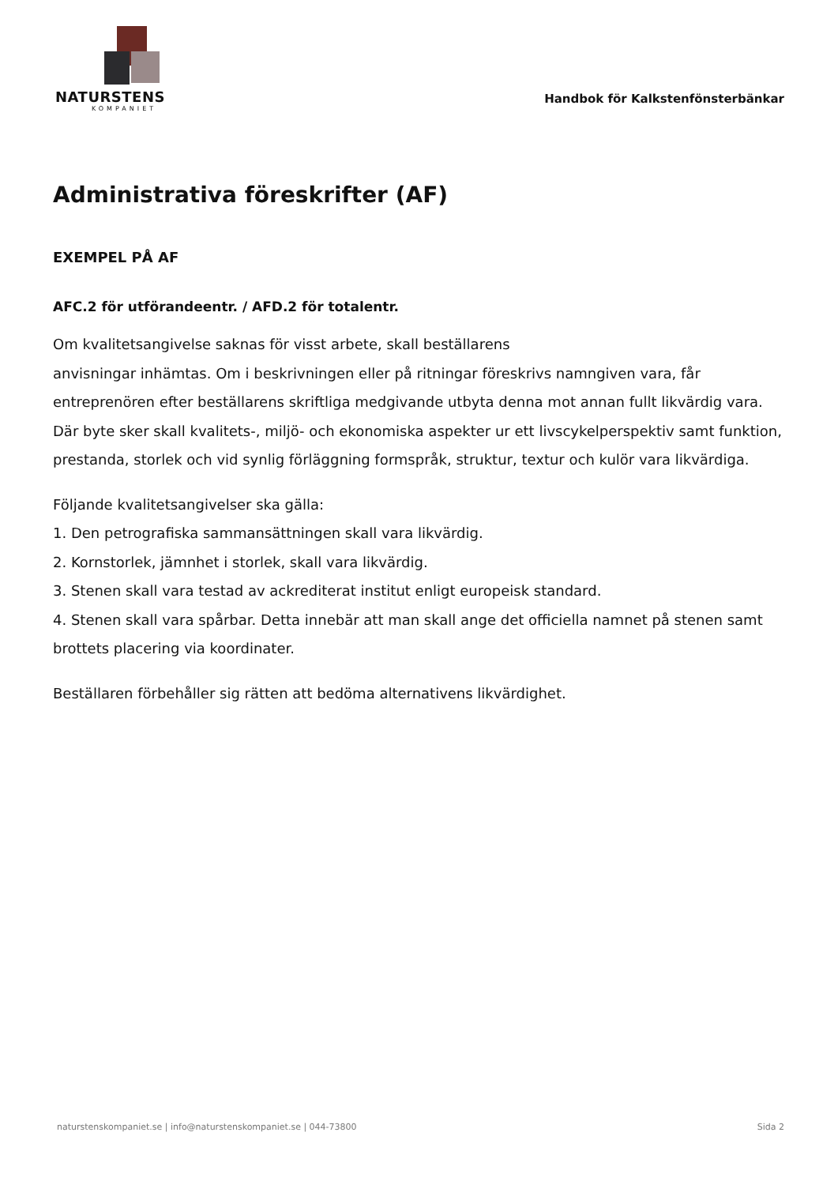NATURSTENS
KOMPANIET
Handbok för Kalkstenfönsterbänkar
Administrativa föreskrifter (AF)
EXEMPEL PÅ AF
AFC.2 för utförandeentr. / AFD.2 för totalentr.
Om kvalitetsangivelse saknas för visst arbete, skall beställarens
anvisningar inhämtas. Om i beskrivningen eller på ritningar föreskrivs namngiven vara, får entreprenören efter beställarens skriftliga medgivande utbyta denna mot annan fullt likvärdig vara. Där byte sker skall kvalitets-, miljö- och ekonomiska aspekter ur ett livscykelperspektiv samt funktion, prestanda, storlek och vid synlig förläggning formspråk, struktur, textur och kulör vara likvärdiga.
Följande kvalitetsangivelser ska gälla:
1. Den petrografiska sammansättningen skall vara likvärdig.
2. Kornstorlek, jämnhet i storlek, skall vara likvärdig.
3. Stenen skall vara testad av ackrediterat institut enligt europeisk standard.
4. Stenen skall vara spårbar. Detta innebär att man skall ange det officiella namnet på stenen samt brottets placering via koordinater.
Beställaren förbehåller sig rätten att bedöma alternativens likvärdighet.
naturstenskompaniet.se | info@naturstenskompaniet.se | 044-73800 Sida 2